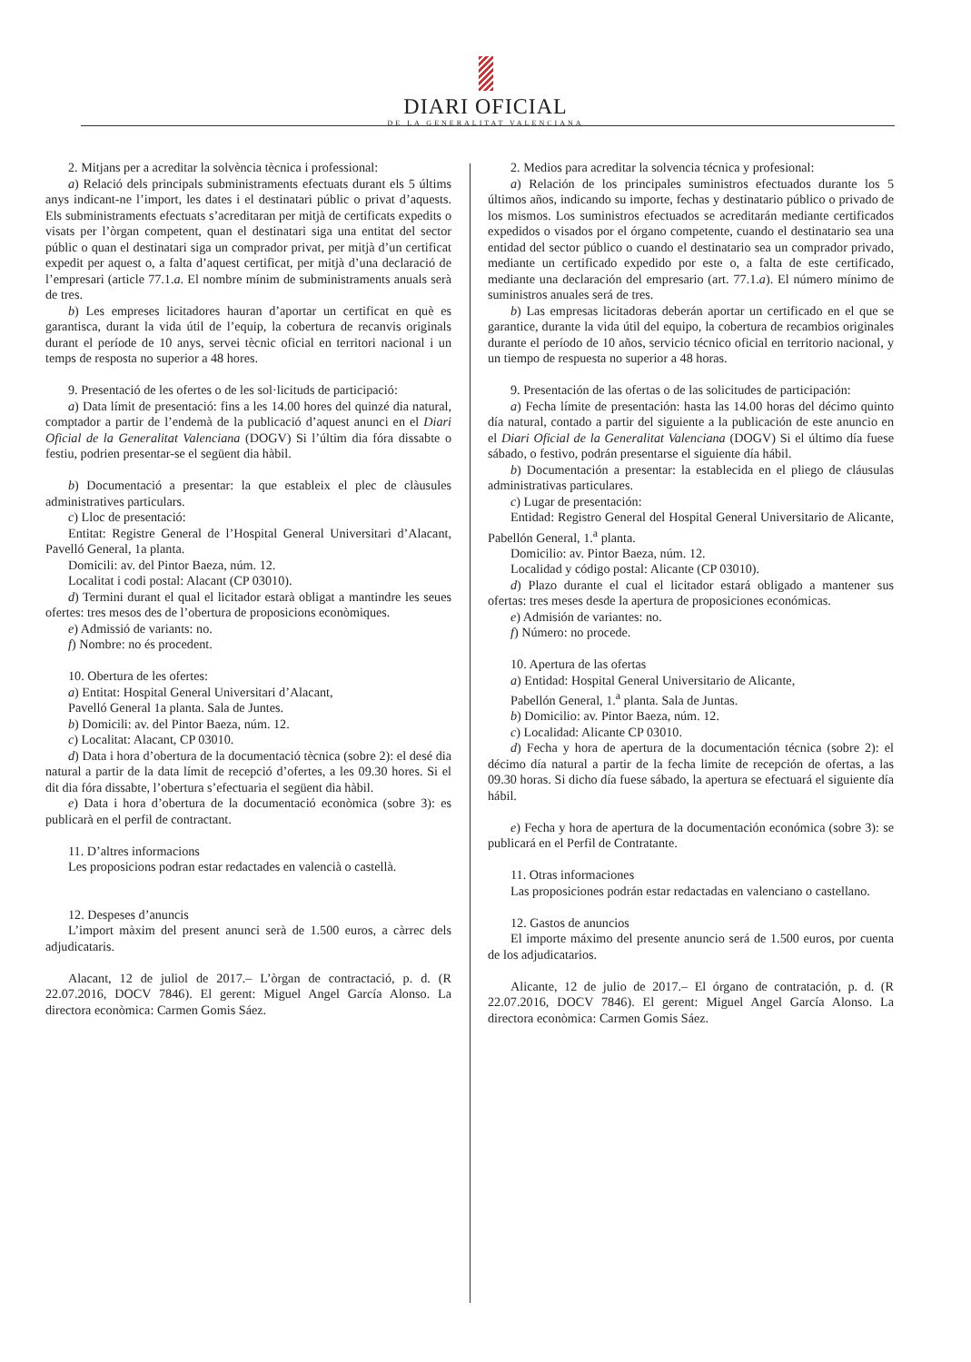DIARI OFICIAL
DE LA GENERALITAT VALENCIANA
2. Mitjans per a acreditar la solvència tècnica i professional:
a) Relació dels principals subministraments efectuats durant els 5 últims anys indicant-ne l’import, les dates i el destinatari públic o privat d’aquests. Els subministraments efectuats s’acreditaran per mitjà de certificats expedits o visats per l’òrgan competent, quan el destinatari siga una entitat del sector públic o quan el destinatari siga un comprador privat, per mitjà d’un certificat expedit per aquest o, a falta d’aquest certificat, per mitjà d’una declaració de l’empresari (article 77.1.a. El nombre mínim de subministraments anuals serà de tres.
b) Les empreses licitadores hauran d’aportar un certificat en què es garantisca, durant la vida útil de l’equip, la cobertura de recanvis originals durant el període de 10 anys, servei tècnic oficial en territori nacional i un temps de resposta no superior a 48 hores.
9. Presentació de les ofertes o de les sol·licituds de participació:
a) Data límit de presentació: fins a les 14.00 hores del quinzé dia natural, comptador a partir de l’endemà de la publicació d’aquest anunci en el Diari Oficial de la Generalitat Valenciana (DOGV) Si l’últim dia fóra dissabte o festiu, podrien presentar-se el següent dia hàbil.
b) Documentació a presentar: la que estableix el plec de clàusules administratives particulars.
c) Lloc de presentació:
Entitat: Registre General de l’Hospital General Universitari d’Alacant, Pavelló General, 1a planta.
Domicili: av. del Pintor Baeza, núm. 12.
Localitat i codi postal: Alacant (CP 03010).
d) Termini durant el qual el licitador estarà obligat a mantindre les seues ofertes: tres mesos des de l’obertura de proposicions econòmiques.
e) Admissió de variants: no.
f) Nombre: no és procedent.
10. Obertura de les ofertes:
a) Entitat: Hospital General Universitari d’Alacant,
Pavelló General 1a planta. Sala de Juntes.
b) Domicili: av. del Pintor Baeza, núm. 12.
c) Localitat: Alacant, CP 03010.
d) Data i hora d’obertura de la documentació tècnica (sobre 2): el desé dia natural a partir de la data límit de recepció d’ofertes, a les 09.30 hores. Si el dit dia fóra dissabte, l’obertura s’efectuaria el següent dia hàbil.
e) Data i hora d’obertura de la documentació econòmica (sobre 3): es publicarà en el perfil de contractant.
11. D’altres informacions
Les proposicions podran estar redactades en valencià o castellà.
12. Despeses d’anuncis
L’import màxim del present anunci serà de 1.500 euros, a càrrec dels adjudicataris.
Alacant, 12 de juliol de 2017.– L’òrgan de contractació, p. d. (R 22.07.2016, DOCV 7846). El gerent: Miguel Angel García Alonso. La directora econòmica: Carmen Gomis Sáez.
2. Medios para acreditar la solvencia técnica y profesional:
a) Relación de los principales suministros efectuados durante los 5 últimos años, indicando su importe, fechas y destinatario público o privado de los mismos. Los suministros efectuados se acreditarán mediante certificados expedidos o visados por el órgano competente, cuando el destinatario sea una entidad del sector público o cuando el destinatario sea un comprador privado, mediante un certificado expedido por este o, a falta de este certificado, mediante una declaración del empresario (art. 77.1.a). El número mínimo de suministros anuales será de tres.
b) Las empresas licitadoras deberán aportar un certificado en el que se garantice, durante la vida útil del equipo, la cobertura de recambios originales durante el período de 10 años, servicio técnico oficial en territorio nacional, y un tiempo de respuesta no superior a 48 horas.
9. Presentación de las ofertas o de las solicitudes de participación:
a) Fecha límite de presentación: hasta las 14.00 horas del décimo quinto día natural, contado a partir del siguiente a la publicación de este anuncio en el Diari Oficial de la Generalitat Valenciana (DOGV) Si el último día fuese sábado, o festivo, podrán presentarse el siguiente día hábil.
b) Documentación a presentar: la establecida en el pliego de cláusulas administrativas particulares.
c) Lugar de presentación:
Entidad: Registro General del Hospital General Universitario de Alicante, Pabellón General, 1.<sup>a</sup> planta.
Domicilio: av. Pintor Baeza, núm. 12.
Localidad y código postal: Alicante (CP 03010).
d) Plazo durante el cual el licitador estará obligado a mantener sus ofertas: tres meses desde la apertura de proposiciones económicas.
e) Admisión de variantes: no.
f) Número: no procede.
10. Apertura de las ofertas
a) Entidad: Hospital General Universitario de Alicante,
Pabellón General, 1.<sup>a</sup> planta. Sala de Juntas.
b) Domicilio: av. Pintor Baeza, núm. 12.
c) Localidad: Alicante CP 03010.
d) Fecha y hora de apertura de la documentación técnica (sobre 2): el décimo día natural a partir de la fecha limite de recepción de ofertas, a las 09.30 horas. Si dicho día fuese sábado, la apertura se efectuará el siguiente día hábil.
e) Fecha y hora de apertura de la documentación económica (sobre 3): se publicará en el Perfil de Contratante.
11. Otras informaciones
Las proposiciones podrán estar redactadas en valenciano o castellano.
12. Gastos de anuncios
El importe máximo del presente anuncio será de 1.500 euros, por cuenta de los adjudicatarios.
Alicante, 12 de julio de 2017.– El órgano de contratación, p. d. (R 22.07.2016, DOCV 7846). El gerent: Miguel Angel García Alonso. La directora econòmica: Carmen Gomis Sáez.